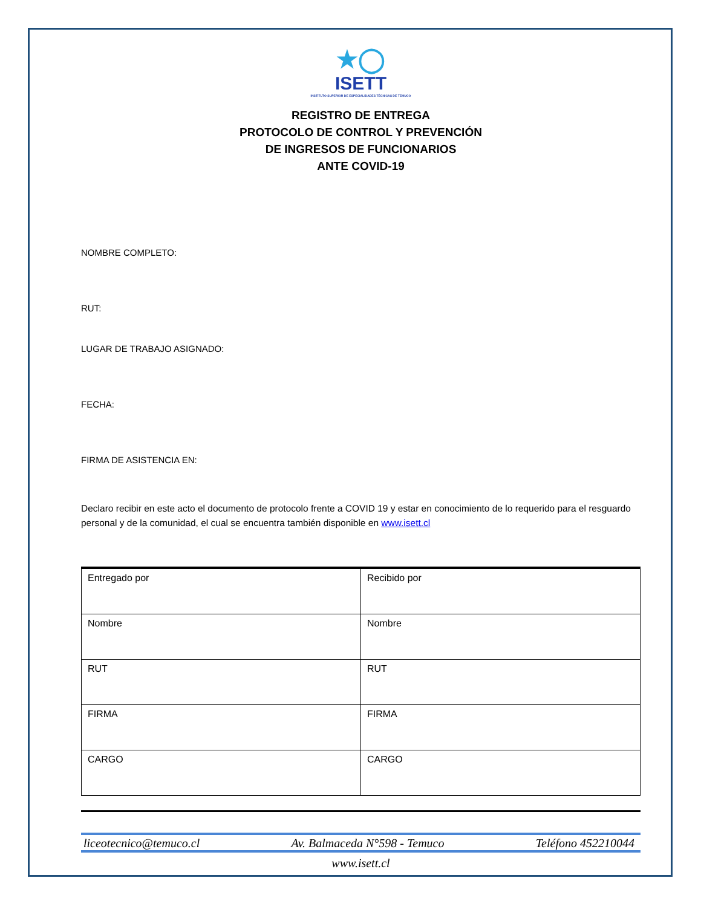★◯
ISETT
INSTITUTO SUPERIOR DE ESPECIALIDADES TÉCNICAS DE TEMUCO
REGISTRO DE ENTREGA
PROTOCOLO DE CONTROL Y PREVENCIÓN
DE INGRESOS DE FUNCIONARIOS
ANTE COVID-19
NOMBRE COMPLETO:
RUT:
LUGAR DE TRABAJO ASIGNADO:
FECHA:
FIRMA DE ASISTENCIA EN:
Declaro recibir en este acto el documento de protocolo frente a COVID 19 y estar en conocimiento de lo requerido para el resguardo personal y de la comunidad, el cual se encuentra también disponible en www.isett.cl
| Entregado por | Recibido por |
| Nombre | Nombre |
| RUT | RUT |
| FIRMA | FIRMA |
| CARGO | CARGO |
liceotecnico@temuco.cl Av. Balmaceda N°598 - Temuco Teléfono 452210044
www.isett.cl